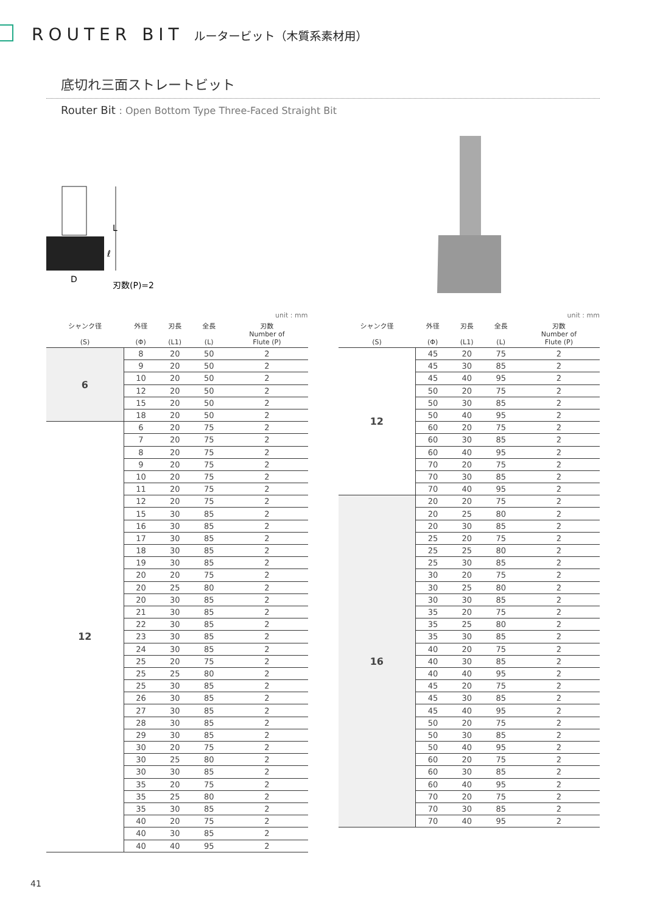ROUTER BIT ルータービット（木質系素材用）
底切れ三面ストレートビット
Router Bit : Open Bottom Type Three-Faced Straight Bit
L
ℓ
D
刃数(P)=2
unit : mm
| シャンク径 (S) | 外径 (Φ) | 刃長 (L1) | 全長 (L) | 刃数 Number of Flute (P) |
| --- | --- | --- | --- | --- |
| 6 | 8 | 20 | 50 | 2 |
| | 9 | 20 | 50 | 2 |
| | 10 | 20 | 50 | 2 |
| | 12 | 20 | 50 | 2 |
| | 15 | 20 | 50 | 2 |
| | 18 | 20 | 50 | 2 |
| 12 | 6 | 20 | 75 | 2 |
| | 7 | 20 | 75 | 2 |
| | 8 | 20 | 75 | 2 |
| | 9 | 20 | 75 | 2 |
| | 10 | 20 | 75 | 2 |
| | 11 | 20 | 75 | 2 |
| | 12 | 20 | 75 | 2 |
| | 15 | 30 | 85 | 2 |
| | 16 | 30 | 85 | 2 |
| | 17 | 30 | 85 | 2 |
| | 18 | 30 | 85 | 2 |
| | 19 | 30 | 85 | 2 |
| | 20 | 20 | 75 | 2 |
| | 20 | 25 | 80 | 2 |
| | 20 | 30 | 85 | 2 |
| | 21 | 30 | 85 | 2 |
| | 22 | 30 | 85 | 2 |
| | 23 | 30 | 85 | 2 |
| | 24 | 30 | 85 | 2 |
| | 25 | 20 | 75 | 2 |
| | 25 | 25 | 80 | 2 |
| | 25 | 30 | 85 | 2 |
| | 26 | 30 | 85 | 2 |
| | 27 | 30 | 85 | 2 |
| | 28 | 30 | 85 | 2 |
| | 29 | 30 | 85 | 2 |
| | 30 | 20 | 75 | 2 |
| | 30 | 25 | 80 | 2 |
| | 30 | 30 | 85 | 2 |
| | 35 | 20 | 75 | 2 |
| | 35 | 25 | 80 | 2 |
| | 35 | 30 | 85 | 2 |
| | 40 | 20 | 75 | 2 |
| | 40 | 30 | 85 | 2 |
| | 40 | 40 | 95 | 2 |
unit : mm
| シャンク径 (S) | 外径 (Φ) | 刃長 (L1) | 全長 (L) | 刃数 Number of Flute (P) |
| --- | --- | --- | --- | --- |
| 12 | 45 | 20 | 75 | 2 |
| | 45 | 30 | 85 | 2 |
| | 45 | 40 | 95 | 2 |
| | 50 | 20 | 75 | 2 |
| | 50 | 30 | 85 | 2 |
| | 50 | 40 | 95 | 2 |
| | 60 | 20 | 75 | 2 |
| | 60 | 30 | 85 | 2 |
| | 60 | 40 | 95 | 2 |
| | 70 | 20 | 75 | 2 |
| | 70 | 30 | 85 | 2 |
| | 70 | 40 | 95 | 2 |
| 16 | 20 | 20 | 75 | 2 |
| | 20 | 25 | 80 | 2 |
| | 20 | 30 | 85 | 2 |
| | 25 | 20 | 75 | 2 |
| | 25 | 25 | 80 | 2 |
| | 25 | 30 | 85 | 2 |
| | 30 | 20 | 75 | 2 |
| | 30 | 25 | 80 | 2 |
| | 30 | 30 | 85 | 2 |
| | 35 | 20 | 75 | 2 |
| | 35 | 25 | 80 | 2 |
| | 35 | 30 | 85 | 2 |
| | 40 | 20 | 75 | 2 |
| | 40 | 30 | 85 | 2 |
| | 40 | 40 | 95 | 2 |
| | 45 | 20 | 75 | 2 |
| | 45 | 30 | 85 | 2 |
| | 45 | 40 | 95 | 2 |
| | 50 | 20 | 75 | 2 |
| | 50 | 30 | 85 | 2 |
| | 50 | 40 | 95 | 2 |
| | 60 | 20 | 75 | 2 |
| | 60 | 30 | 85 | 2 |
| | 60 | 40 | 95 | 2 |
| | 70 | 20 | 75 | 2 |
| | 70 | 30 | 85 | 2 |
| | 70 | 40 | 95 | 2 |
41